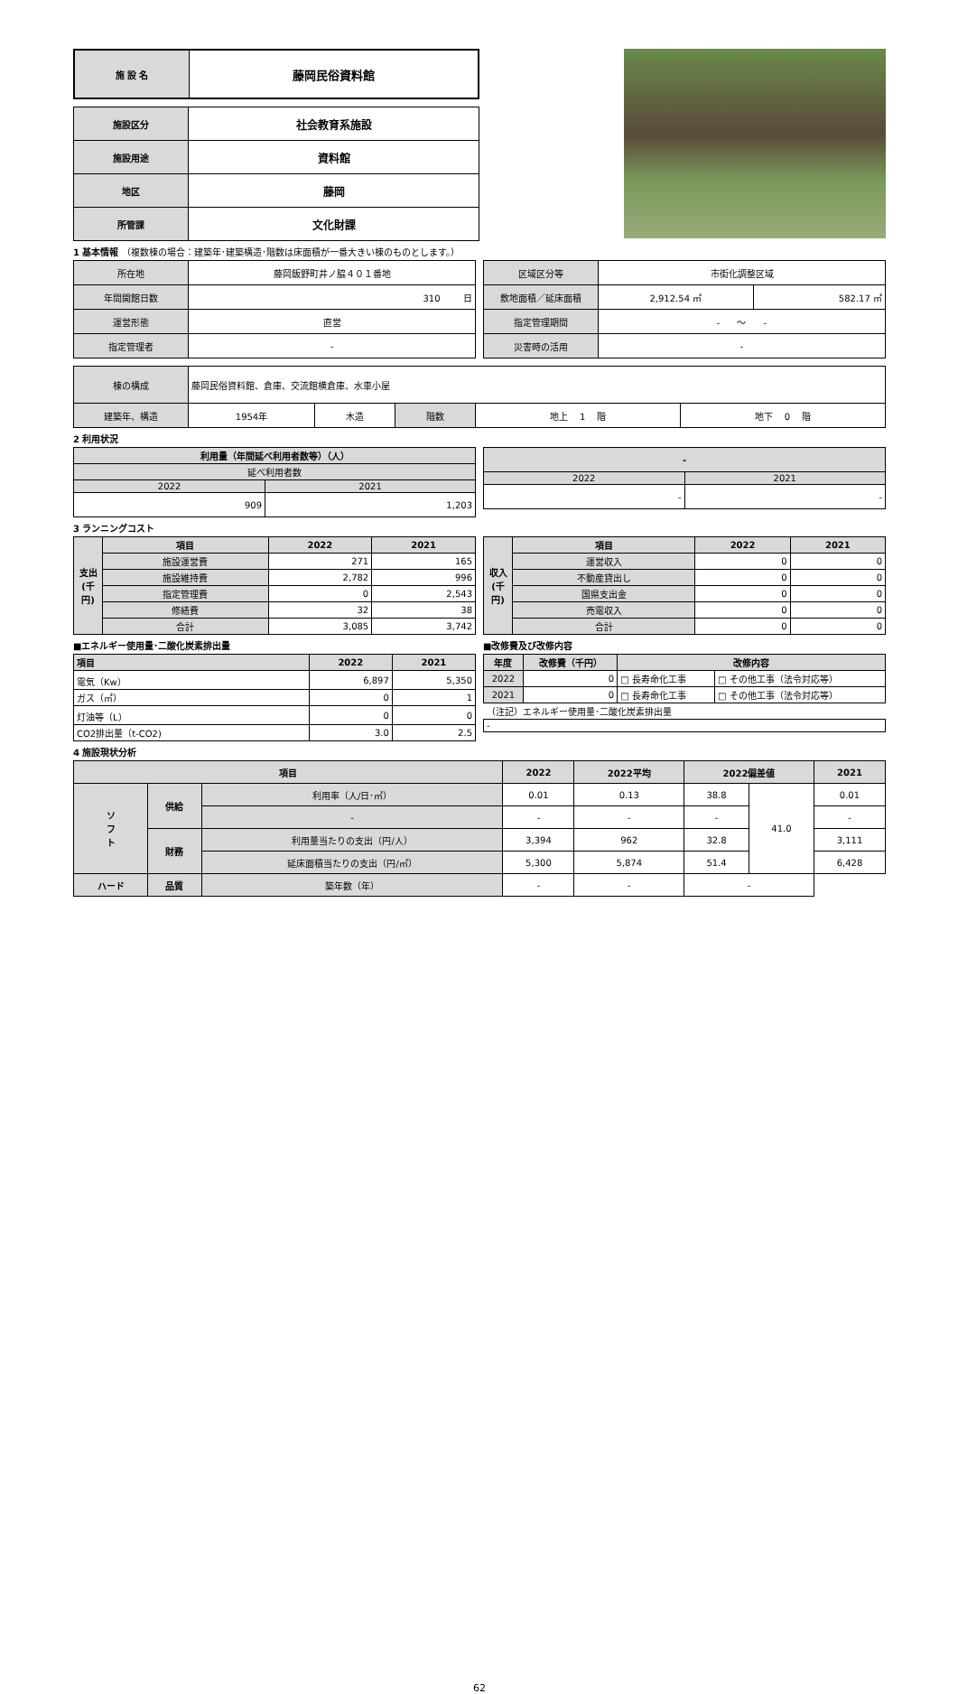| 施 設 名 | 藤岡民俗資料館 |
| 施設区分 | 社会教育系施設 |
| 施設用途 | 資料館 |
| 地区 | 藤岡 |
| 所管課 | 文化財課 |
1 基本情報 （複数棟の場合：建築年･建築構造･階数は床面積が一番大きい棟のものとします。）
| 所在地 | 藤岡飯野町井ノ脇４０１番地 |
| 年間開館日数 | 310 日 |
| 運営形態 | 直営 |
| 指定管理者 | - |
| 区域区分等 | 市街化調整区域 | |
| 敷地面積／延床面積 | 2,912.54 ㎡ | 582.17 ㎡ |
| 指定管理期間 | - ～ - | |
| 災害時の活用 | - | |
| 棟の構成 | 藤岡民俗資料館、倉庫、交流館横倉庫、水車小屋 | | | | |
| 建築年、構造 | 1954年 | 木造 | 階数 | 地上 1 階 | 地下 0 階 |
2 利用状況
| 利用量（年間延べ利用者数等）（人） | |
| 延べ利用者数 | |
| 2022 | 2021 |
| 909 | 1,203 |
| - | |
| 2022 | 2021 |
| - | - |
3 ランニングコスト
| 支出 (千円) | 項目 | 2022 | 2021 |
| | 施設運営費 | 271 | 165 |
| | 施設維持費 | 2,782 | 996 |
| | 指定管理費 | 0 | 2,543 |
| | 修繕費 | 32 | 38 |
| | 合計 | 3,085 | 3,742 |
| 収入 (千円) | 項目 | 2022 | 2021 |
| | 運営収入 | 0 | 0 |
| | 不動産貸出し | 0 | 0 |
| | 国県支出金 | 0 | 0 |
| | 売電収入 | 0 | 0 |
| | 合計 | 0 | 0 |
■エネルギー使用量･二酸化炭素排出量
| 項目 | 2022 | 2021 |
| 電気（Kw） | 6,897 | 5,350 |
| ガス（㎥） | 0 | 1 |
| 灯油等（L） | 0 | 0 |
| CO2排出量（t-CO2) | 3.0 | 2.5 |
■改修費及び改修内容
| 年度 | 改修費（千円） | 改修内容 | |
| 2022 | 0 | □ 長寿命化工事 | □ その他工事（法令対応等） |
| 2021 | 0 | □ 長寿命化工事 | □ その他工事（法令対応等） |
| （注記）エネルギー使用量･二酸化炭素排出量 | | | |
| - | | | |
4 施設現状分析
| 項目 | | | 2022 | 2022平均 | 2022偏差値 | | 2021 |
| ソ フ ト | 供給 | 利用率（人/日･㎡） | 0.01 | 0.13 | 38.8 | 41.0 | 0.01 |
| | | - | - | - | - | | - |
| | 財務 | 利用量当たりの支出（円/人） | 3,394 | 962 | 32.8 | | 3,111 |
| | | 延床面積当たりの支出（円/㎡） | 5,300 | 5,874 | 51.4 | | 6,428 |
| ハード | 品質 | 築年数（年） | - | - | - | | |
62